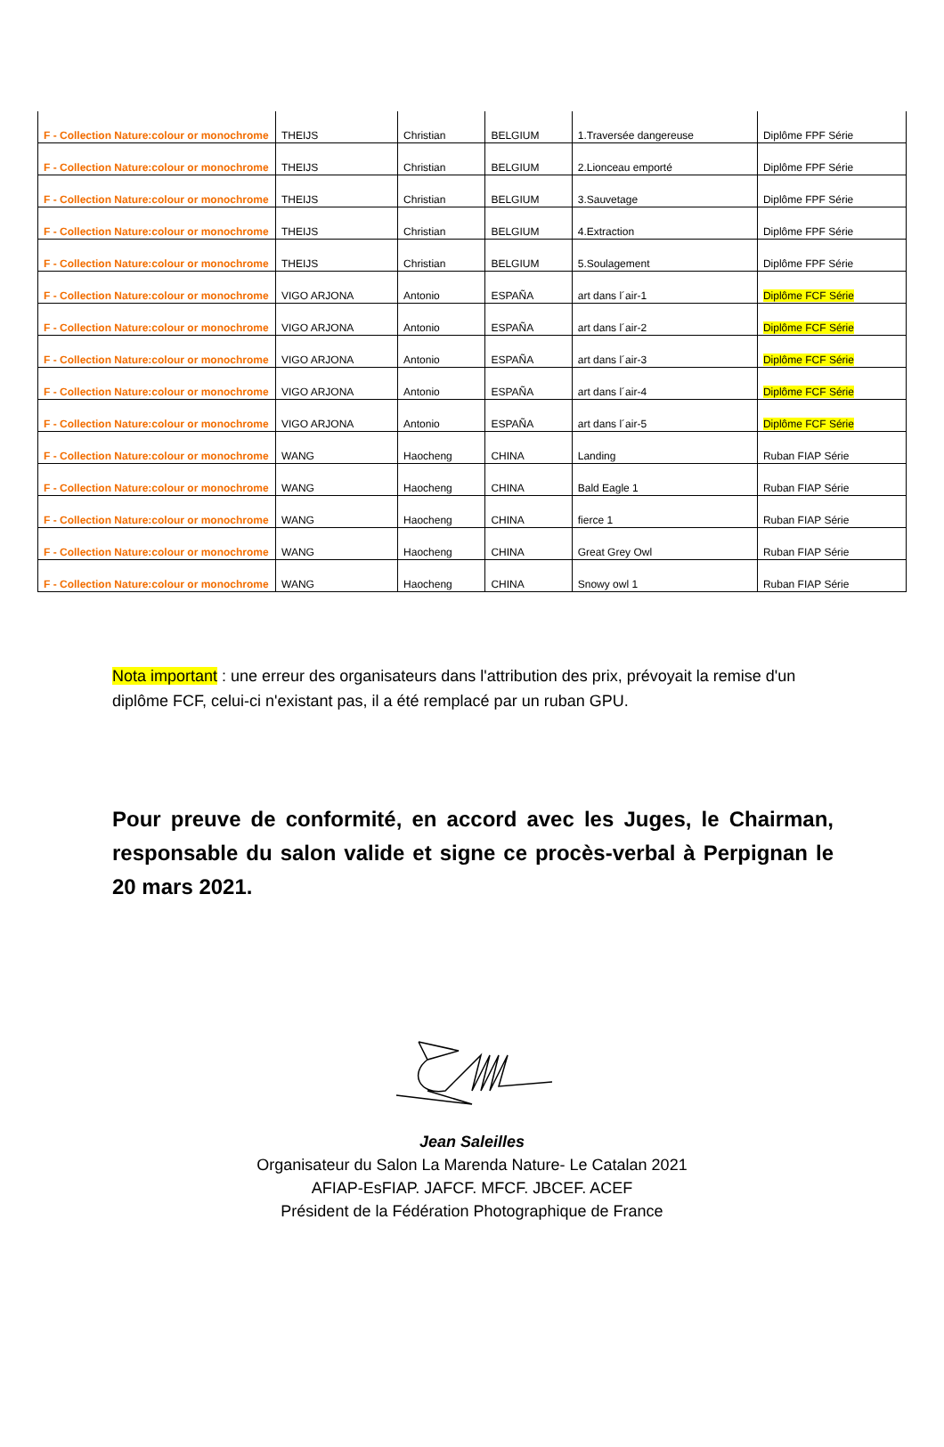| F - Collection Nature:colour or monochrome | THEIJS | Christian | BELGIUM | 1.Traversée dangereuse | Diplôme FPF Série |
| F - Collection Nature:colour or monochrome | THEIJS | Christian | BELGIUM | 2.Lionceau emporté | Diplôme FPF Série |
| F - Collection Nature:colour or monochrome | THEIJS | Christian | BELGIUM | 3.Sauvetage | Diplôme FPF Série |
| F - Collection Nature:colour or monochrome | THEIJS | Christian | BELGIUM | 4.Extraction | Diplôme FPF Série |
| F - Collection Nature:colour or monochrome | THEIJS | Christian | BELGIUM | 5.Soulagement | Diplôme FPF Série |
| F - Collection Nature:colour or monochrome | VIGO ARJONA | Antonio | ESPAÑA | art dans l´air-1 | Diplôme FCF Série |
| F - Collection Nature:colour or monochrome | VIGO ARJONA | Antonio | ESPAÑA | art dans l´air-2 | Diplôme FCF Série |
| F - Collection Nature:colour or monochrome | VIGO ARJONA | Antonio | ESPAÑA | art dans l´air-3 | Diplôme FCF Série |
| F - Collection Nature:colour or monochrome | VIGO ARJONA | Antonio | ESPAÑA | art dans l´air-4 | Diplôme FCF Série |
| F - Collection Nature:colour or monochrome | VIGO ARJONA | Antonio | ESPAÑA | art dans l´air-5 | Diplôme FCF Série |
| F - Collection Nature:colour or monochrome | WANG | Haocheng | CHINA | Landing | Ruban FIAP Série |
| F - Collection Nature:colour or monochrome | WANG | Haocheng | CHINA | Bald Eagle 1 | Ruban FIAP Série |
| F - Collection Nature:colour or monochrome | WANG | Haocheng | CHINA | fierce 1 | Ruban FIAP Série |
| F - Collection Nature:colour or monochrome | WANG | Haocheng | CHINA | Great Grey Owl | Ruban FIAP Série |
| F - Collection Nature:colour or monochrome | WANG | Haocheng | CHINA | Snowy owl 1 | Ruban FIAP Série |
Nota important : une erreur des organisateurs dans l'attribution des prix, prévoyait la remise d'un diplôme FCF, celui-ci n'existant pas, il a été remplacé par un ruban GPU.
Pour preuve de conformité, en accord avec les Juges, le Chairman, responsable du salon valide et signe ce procès-verbal à Perpignan le 20 mars 2021.
Jean Saleilles
Organisateur du Salon La Marenda Nature- Le Catalan 2021
AFIAP-EsFIAP. JAFCF. MFCF. JBCEF. ACEF
Président de la Fédération Photographique de France